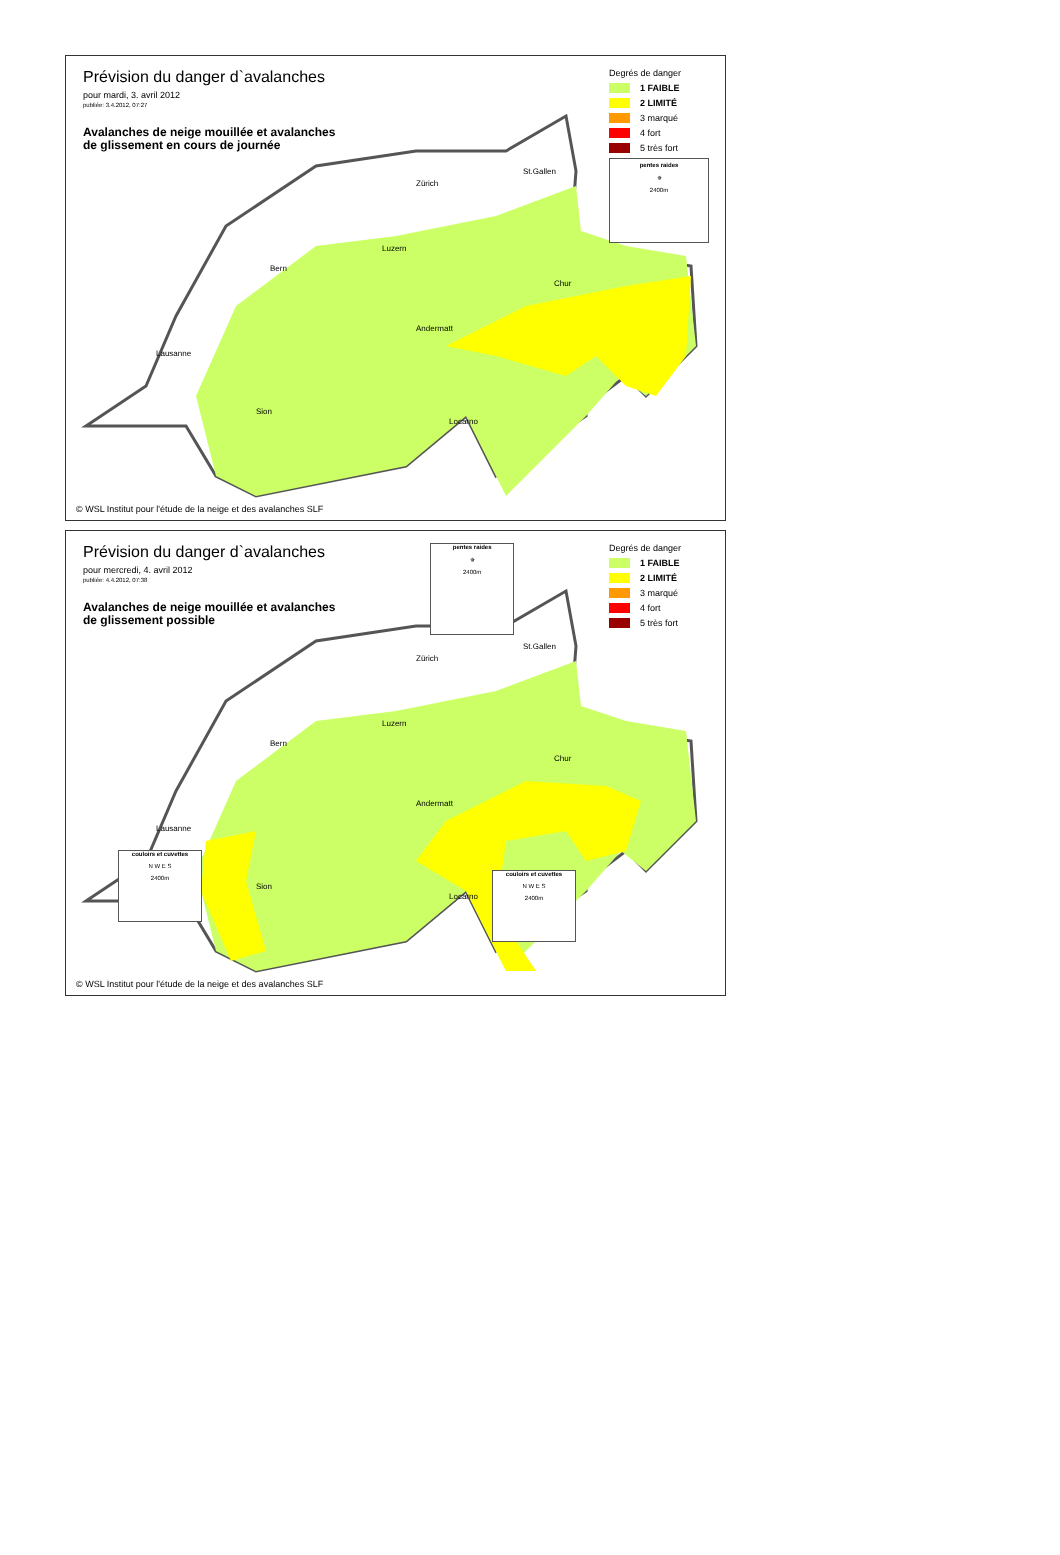Zürich
St.Gallen
Luzern
Bern
Chur
Andermatt
Lausanne
Sion
Locarno
Prévision du danger d`avalanches
pour mardi, 3. avril 2012
publiée: 3.4.2012, 07:27
Avalanches de neige mouillée et avalanches
de glissement en cours de journée
Degrés de danger
1 FAIBLE
2 LIMITÉ
3 marqué
4 fort
5 très fort
pentes raides
✵
2400m
© WSL Institut pour l'étude de la neige et des avalanches SLF
Zürich
St.Gallen
Luzern
Bern
Chur
Andermatt
Lausanne
Sion
Locarno
Prévision du danger d`avalanches
pour mercredi, 4. avril 2012
publiée: 4.4.2012, 07:38
Avalanches de neige mouillée et avalanches
de glissement possible
pentes raides
✵
2400m
Degrés de danger
1 FAIBLE
2 LIMITÉ
3 marqué
4 fort
5 très fort
couloirs et cuvettes
N W E S
2400m
couloirs et cuvettes
N W E S
2400m
© WSL Institut pour l'étude de la neige et des avalanches SLF